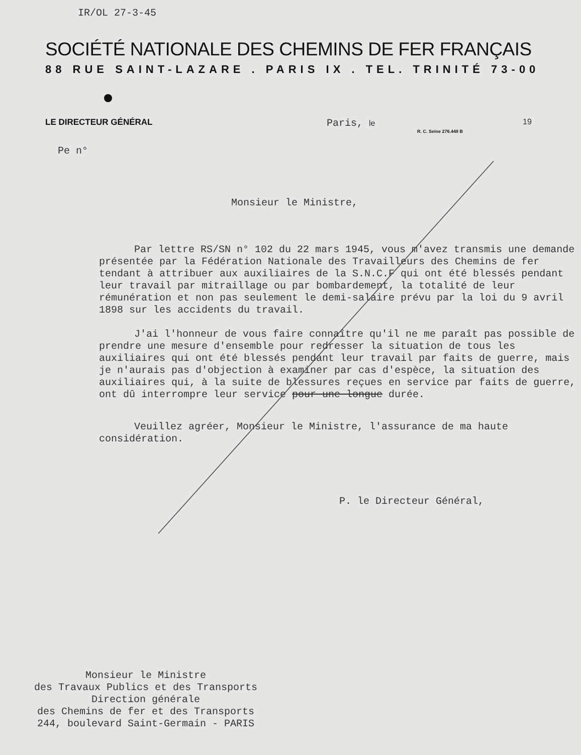IR/OL 27-3-45
SOCIÉTÉ NATIONALE DES CHEMINS DE FER FRANÇAIS
88 RUE SAINT-LAZARE . PARIS IX . TEL. TRINITÉ 73-00
LE DIRECTEUR GÉNÉRAL
Paris, le 19
R. C. Seine 276.448 B
Pe n°
Monsieur le Ministre,
Par lettre RS/SN n° 102 du 22 mars 1945, vous m'avez transmis une demande présentée par la Fédération Nationale des Travailleurs des Chemins de fer tendant à attribuer aux auxiliaires de la S.N.C.F qui ont été blessés pendant leur travail par mitraillage ou par bombardement, la totalité de leur rémunération et non pas seulement le demi-salaire prévu par la loi du 9 avril 1898 sur les accidents du travail.
J'ai l'honneur de vous faire connaître qu'il ne me paraît pas possible de prendre une mesure d'ensemble pour redresser la situation de tous les auxiliaires qui ont été blessés pendant leur travail par faits de guerre, mais je n'aurais pas d'objection à examiner par cas d'espèce, la situation des auxiliaires qui, à la suite de blessures reçues en service par faits de guerre, ont dû interrompre leur service pour une longue durée.
Veuillez agréer, Monsieur le Ministre, l'assurance de ma haute considération.
P. le Directeur Général,
Monsieur le Ministre
des Travaux Publics et des Transports
Direction générale
des Chemins de fer et des Transports
244, boulevard Saint-Germain - PARIS